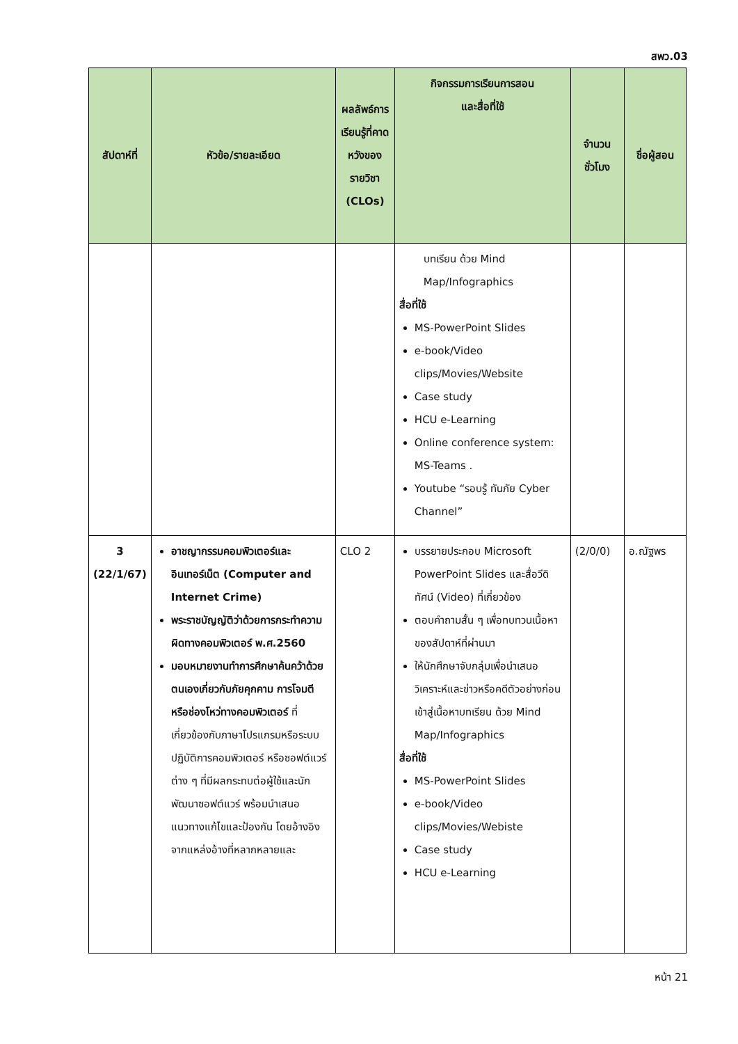สพว.03
| สัปดาห์ที่ | หัวข้อ/รายละเอียด | ผลลัพธ์การเรียนรู้ที่คาดหวังของรายวิชา (CLOs) | กิจกรรมการเรียนการสอน และสื่อที่ใช้ | จำนวนชั่วโมง | ชื่อผู้สอน |
| --- | --- | --- | --- | --- | --- |
| | | | บทเรียน ด้วย Mind Map/Infographics สื่อที่ใช้ MS-PowerPoint Slides e-book/Video clips/Movies/Website Case study HCU e-Learning Online conference system: MS-Teams . Youtube “รอบรู้ ทันภัย Cyber Channel” | | |
| 3 (22/1/67) | อาชญากรรมคอมพิวเตอร์และอินเทอร์เน็ต (Computer and Internet Crime) พระราชบัญญัติว่าด้วยการกระทำความผิดทางคอมพิวเตอร์ พ.ศ.2560 มอบหมายงานทำการศึกษาค้นคว้าด้วยตนเองเกี่ยวกับภัยคุกคาม การโจมตีหรือช่องโหว่ทางคอมพิวเตอร์ ที่เกี่ยวข้องกับภาษาโปรแกรมหรือระบบปฏิบัติการคอมพิวเตอร์ หรือซอฟต์แวร์ต่าง ๆ ที่มีผลกระทบต่อผู้ใช้และนักพัฒนาซอฟต์แวร์ พร้อมนำเสนอแนวทางแก้ไขและป้องกัน โดยอ้างอิงจากแหล่งอ้างที่หลากหลายและ | CLO 2 | บรรยายประกอบ Microsoft PowerPoint Slides และสื่อวีดิทัศน์ (Video) ที่เกี่ยวข้อง ตอบคำถามสั้น ๆ เพื่อทบทวนเนื้อหาของสัปดาห์ที่ผ่านมา ให้นักศึกษาจับกลุ่มเพื่อนำเสนอวิเคราะห์และข่าวหรือคดีตัวอย่างก่อนเข้าสู่เนื้อหาบทเรียน ด้วย Mind Map/Infographics สื่อที่ใช้ MS-PowerPoint Slides e-book/Video clips/Movies/Webiste Case study HCU e-Learning | (2/0/0) | อ.ณัฐพร |
หน้า 21